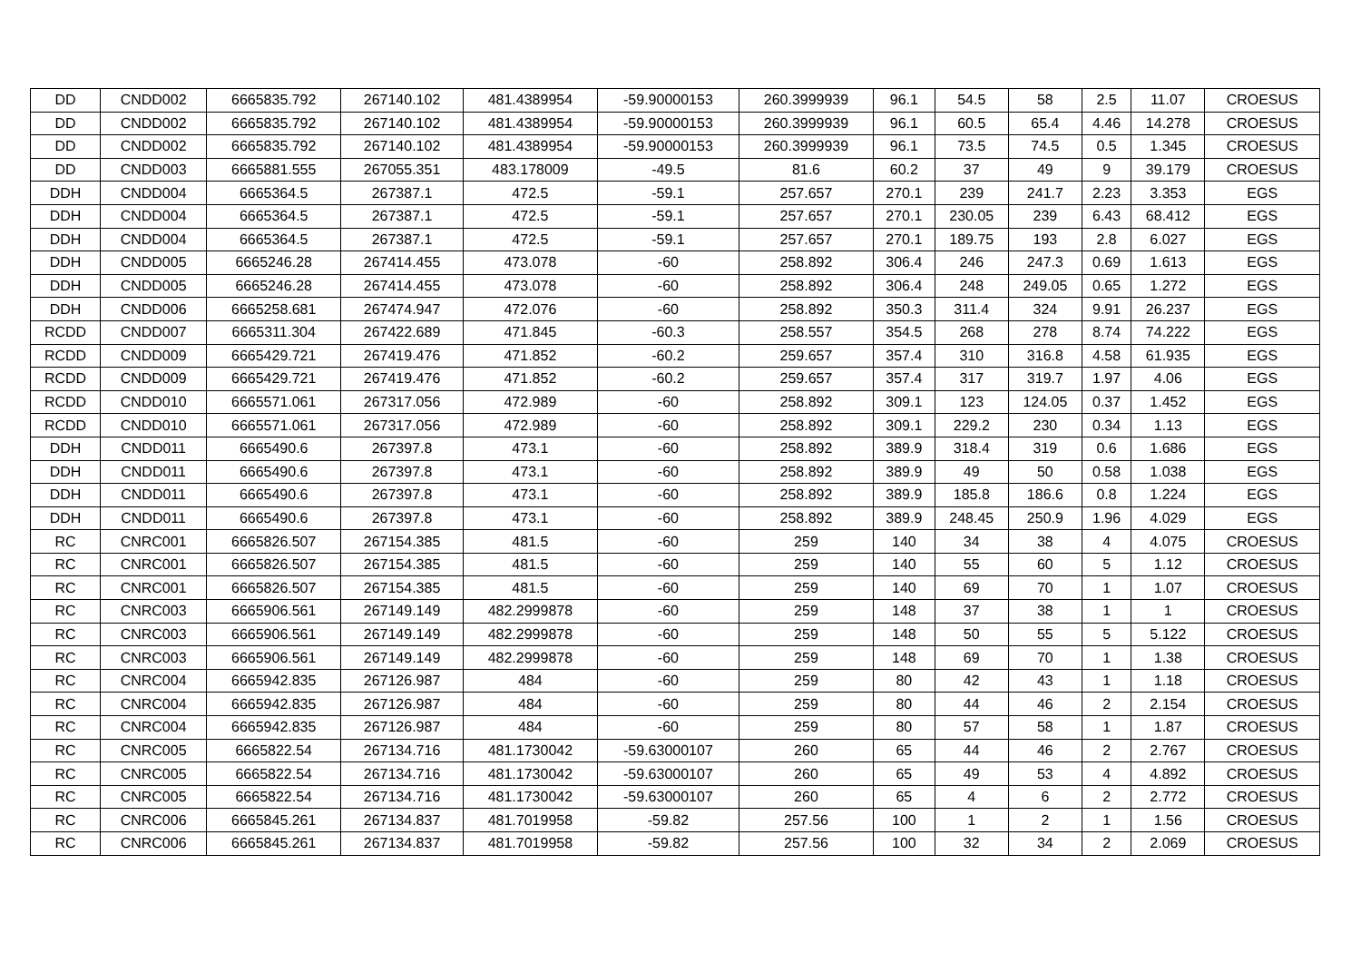| DD | CNDD002 | 6665835.792 | 267140.102 | 481.4389954 | -59.90000153 | 260.3999939 | 96.1 | 54.5 | 58 | 2.5 | 11.07 | CROESUS |
| DD | CNDD002 | 6665835.792 | 267140.102 | 481.4389954 | -59.90000153 | 260.3999939 | 96.1 | 60.5 | 65.4 | 4.46 | 14.278 | CROESUS |
| DD | CNDD002 | 6665835.792 | 267140.102 | 481.4389954 | -59.90000153 | 260.3999939 | 96.1 | 73.5 | 74.5 | 0.5 | 1.345 | CROESUS |
| DD | CNDD003 | 6665881.555 | 267055.351 | 483.178009 | -49.5 | 81.6 | 60.2 | 37 | 49 | 9 | 39.179 | CROESUS |
| DDH | CNDD004 | 6665364.5 | 267387.1 | 472.5 | -59.1 | 257.657 | 270.1 | 239 | 241.7 | 2.23 | 3.353 | EGS |
| DDH | CNDD004 | 6665364.5 | 267387.1 | 472.5 | -59.1 | 257.657 | 270.1 | 230.05 | 239 | 6.43 | 68.412 | EGS |
| DDH | CNDD004 | 6665364.5 | 267387.1 | 472.5 | -59.1 | 257.657 | 270.1 | 189.75 | 193 | 2.8 | 6.027 | EGS |
| DDH | CNDD005 | 6665246.28 | 267414.455 | 473.078 | -60 | 258.892 | 306.4 | 246 | 247.3 | 0.69 | 1.613 | EGS |
| DDH | CNDD005 | 6665246.28 | 267414.455 | 473.078 | -60 | 258.892 | 306.4 | 248 | 249.05 | 0.65 | 1.272 | EGS |
| DDH | CNDD006 | 6665258.681 | 267474.947 | 472.076 | -60 | 258.892 | 350.3 | 311.4 | 324 | 9.91 | 26.237 | EGS |
| RCDD | CNDD007 | 6665311.304 | 267422.689 | 471.845 | -60.3 | 258.557 | 354.5 | 268 | 278 | 8.74 | 74.222 | EGS |
| RCDD | CNDD009 | 6665429.721 | 267419.476 | 471.852 | -60.2 | 259.657 | 357.4 | 310 | 316.8 | 4.58 | 61.935 | EGS |
| RCDD | CNDD009 | 6665429.721 | 267419.476 | 471.852 | -60.2 | 259.657 | 357.4 | 317 | 319.7 | 1.97 | 4.06 | EGS |
| RCDD | CNDD010 | 6665571.061 | 267317.056 | 472.989 | -60 | 258.892 | 309.1 | 123 | 124.05 | 0.37 | 1.452 | EGS |
| RCDD | CNDD010 | 6665571.061 | 267317.056 | 472.989 | -60 | 258.892 | 309.1 | 229.2 | 230 | 0.34 | 1.13 | EGS |
| DDH | CNDD011 | 6665490.6 | 267397.8 | 473.1 | -60 | 258.892 | 389.9 | 318.4 | 319 | 0.6 | 1.686 | EGS |
| DDH | CNDD011 | 6665490.6 | 267397.8 | 473.1 | -60 | 258.892 | 389.9 | 49 | 50 | 0.58 | 1.038 | EGS |
| DDH | CNDD011 | 6665490.6 | 267397.8 | 473.1 | -60 | 258.892 | 389.9 | 185.8 | 186.6 | 0.8 | 1.224 | EGS |
| DDH | CNDD011 | 6665490.6 | 267397.8 | 473.1 | -60 | 258.892 | 389.9 | 248.45 | 250.9 | 1.96 | 4.029 | EGS |
| RC | CNRC001 | 6665826.507 | 267154.385 | 481.5 | -60 | 259 | 140 | 34 | 38 | 4 | 4.075 | CROESUS |
| RC | CNRC001 | 6665826.507 | 267154.385 | 481.5 | -60 | 259 | 140 | 55 | 60 | 5 | 1.12 | CROESUS |
| RC | CNRC001 | 6665826.507 | 267154.385 | 481.5 | -60 | 259 | 140 | 69 | 70 | 1 | 1.07 | CROESUS |
| RC | CNRC003 | 6665906.561 | 267149.149 | 482.2999878 | -60 | 259 | 148 | 37 | 38 | 1 | 1 | CROESUS |
| RC | CNRC003 | 6665906.561 | 267149.149 | 482.2999878 | -60 | 259 | 148 | 50 | 55 | 5 | 5.122 | CROESUS |
| RC | CNRC003 | 6665906.561 | 267149.149 | 482.2999878 | -60 | 259 | 148 | 69 | 70 | 1 | 1.38 | CROESUS |
| RC | CNRC004 | 6665942.835 | 267126.987 | 484 | -60 | 259 | 80 | 42 | 43 | 1 | 1.18 | CROESUS |
| RC | CNRC004 | 6665942.835 | 267126.987 | 484 | -60 | 259 | 80 | 44 | 46 | 2 | 2.154 | CROESUS |
| RC | CNRC004 | 6665942.835 | 267126.987 | 484 | -60 | 259 | 80 | 57 | 58 | 1 | 1.87 | CROESUS |
| RC | CNRC005 | 6665822.54 | 267134.716 | 481.1730042 | -59.63000107 | 260 | 65 | 44 | 46 | 2 | 2.767 | CROESUS |
| RC | CNRC005 | 6665822.54 | 267134.716 | 481.1730042 | -59.63000107 | 260 | 65 | 49 | 53 | 4 | 4.892 | CROESUS |
| RC | CNRC005 | 6665822.54 | 267134.716 | 481.1730042 | -59.63000107 | 260 | 65 | 4 | 6 | 2 | 2.772 | CROESUS |
| RC | CNRC006 | 6665845.261 | 267134.837 | 481.7019958 | -59.82 | 257.56 | 100 | 1 | 2 | 1 | 1.56 | CROESUS |
| RC | CNRC006 | 6665845.261 | 267134.837 | 481.7019958 | -59.82 | 257.56 | 100 | 32 | 34 | 2 | 2.069 | CROESUS |